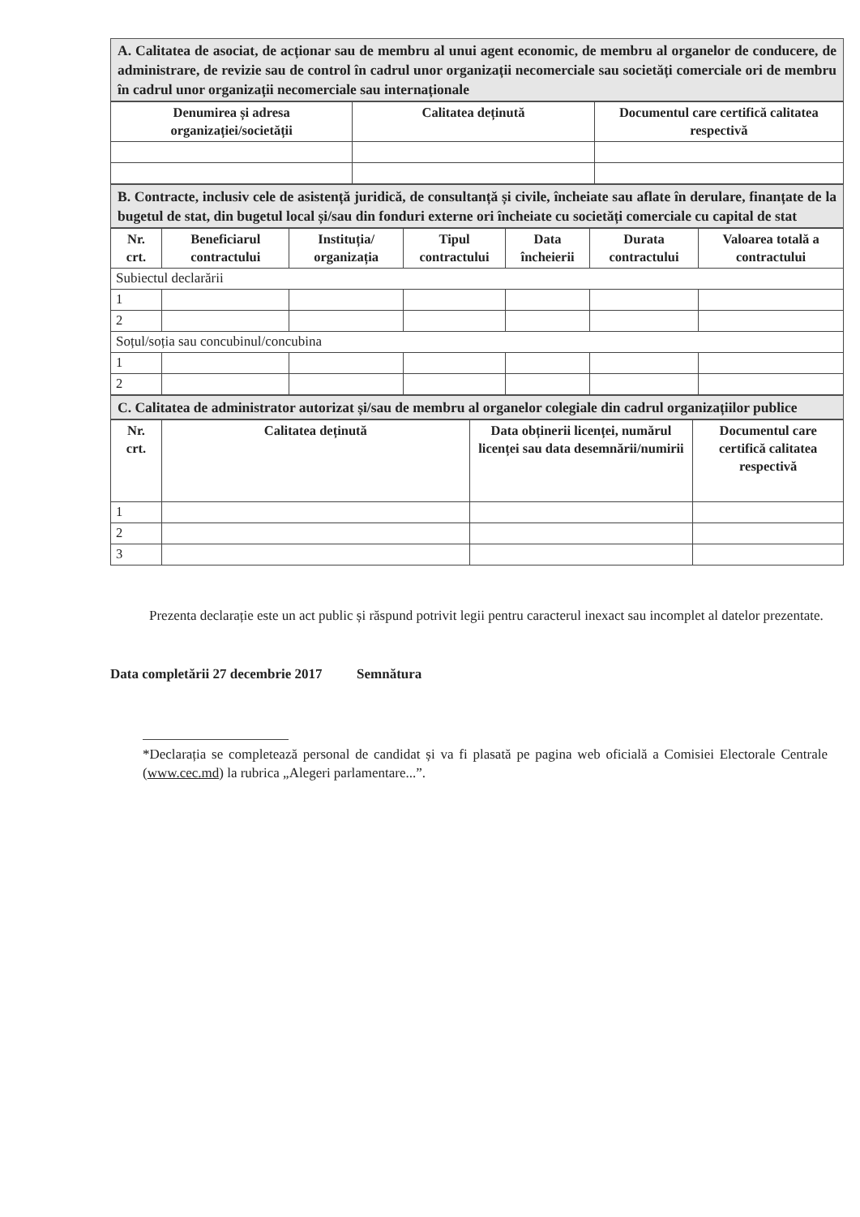A. Calitatea de asociat, de acționar sau de membru al unui agent economic, de membru al organelor de conducere, de administrare, de revizie sau de control în cadrul unor organizații necomerciale sau societăți comerciale ori de membru în cadrul unor organizații necomerciale sau internaționale
| Denumirea și adresa organizației/societății | Calitatea deținută | Documentul care certifică calitatea respectivă |
| --- | --- | --- |
B. Contracte, inclusiv cele de asistență juridică, de consultanță și civile, încheiate sau aflate în derulare, finanțate de la bugetul de stat, din bugetul local și/sau din fonduri externe ori încheiate cu societăți comerciale cu capital de stat
| Nr. crt. | Beneficiarul contractului | Instituția/ organizația | Tipul contractului | Data încheierii | Durata contractului | Valoarea totală a contractului |
| --- | --- | --- | --- | --- | --- | --- |
| Subiectul declarării | | | | | | |
| 1 | | | | | | |
| 2 | | | | | | |
| Soțul/soția sau concubinul/concubina | | | | | | |
| 1 | | | | | | |
| 2 | | | | | | |
C. Calitatea de administrator autorizat și/sau de membru al organelor colegiale din cadrul organizațiilor publice
| Nr. crt. | Calitatea deținută | Data obținerii licenței, numărul licenței sau data desemnării/numirii | Documentul care certifică calitatea respectivă |
| --- | --- | --- | --- |
| 1 | | | |
| 2 | | | |
| 3 | | | |
Prezenta declarație este un act public și răspund potrivit legii pentru caracterul inexact sau incomplet al datelor prezentate.
Data completării 27 decembrie 2017 Semnătura
*Declarația se completează personal de candidat și va fi plasată pe pagina web oficială a Comisiei Electorale Centrale (www.cec.md) la rubrica „Alegeri parlamentare...”.